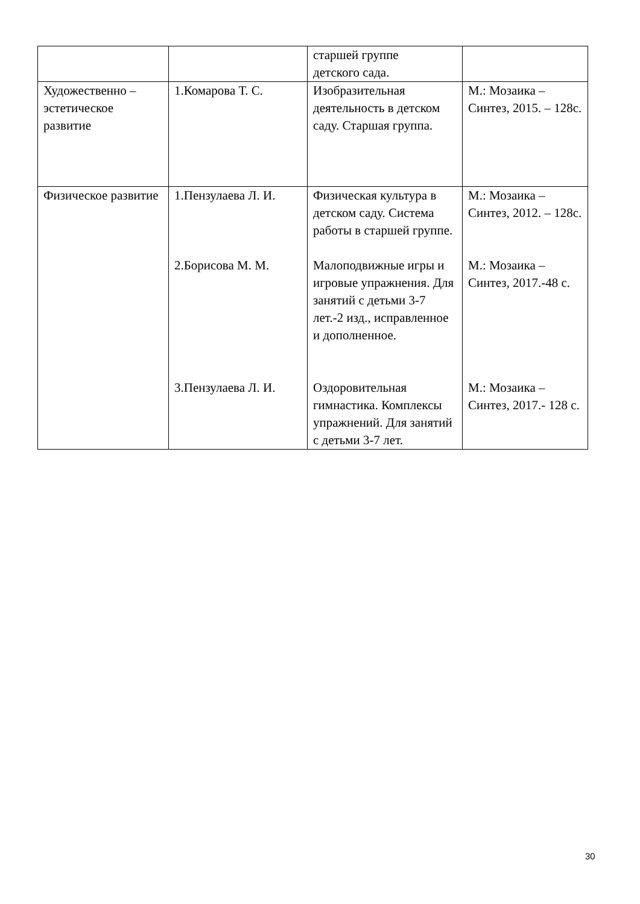| | | старшей группе детского сада. | |
| Художественно – эстетическое развитие | 1.Комарова Т. С. | Изобразительная деятельность в детском саду. Старшая группа. | М.: Мозаика – Синтез, 2015. – 128с. |
| Физическое развитие | 1.Пензулаева Л. И. 2.Борисова М. М. 3.Пензулаева Л. И. | Физическая культура в детском саду. Система работы в старшей группе. Малоподвижные игры и игровые упражнения. Для занятий с детьми 3-7 лет.-2 изд., исправленное и дополненное. Оздоровительная гимнастика. Комплексы упражнений. Для занятий с детьми 3-7 лет. | М.: Мозаика – Синтез, 2012. – 128с. М.: Мозаика – Синтез, 2017.-48 с. М.: Мозаика – Синтез, 2017.- 128 с. |
30